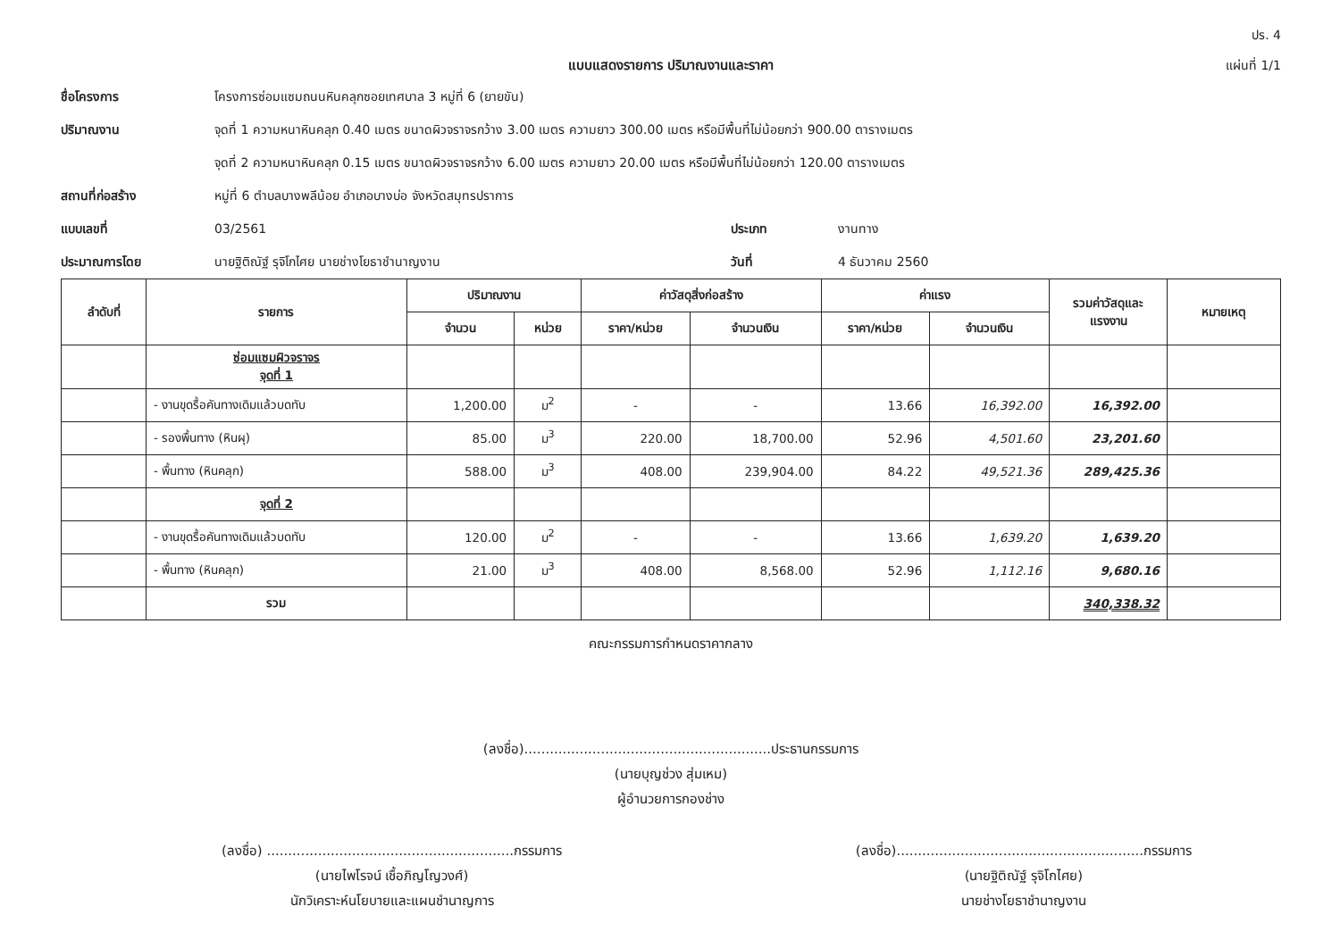ปร. 4
แผ่นที่ 1/1
แบบแสดงรายการ ปริมาณงานและราคา
ชื่อโครงการ โครงการซ่อมแซมถนนหินคลุกซอยเทศบาล 3 หมู่ที่ 6 (ยายขัน)
ปริมาณงาน จุดที่ 1 ความหนาหินคลุก 0.40 เมตร ขนาดผิวจราจรกว้าง 3.00 เมตร ความยาว 300.00 เมตร หรือมีพื้นที่ไม่น้อยกว่า 900.00 ตารางเมตร
จุดที่ 2 ความหนาหินคลุก 0.15 เมตร ขนาดผิวจราจรกว้าง 6.00 เมตร ความยาว 20.00 เมตร หรือมีพื้นที่ไม่น้อยกว่า 120.00 ตารางเมตร
สถานที่ก่อสร้าง หมู่ที่ 6 ตำบลบางพลีน้อย อำเภอบางบ่อ จังหวัดสมุทรปราการ
แบบเลขที่ 03/2561 ประเภท งานทาง
ประมาณการโดย นายฐิติณัฐ์ รุจิโกไศย นายช่างโยธาชำนาญงาน
วันที่ 4 ธันวาคม 2560
| ลำดับที่ | รายการ | ปริมาณงาน | | ค่าวัสดุสิ่งก่อสร้าง | | ค่าแรง | | รวมค่าวัสดุและแรงงาน | หมายเหตุ |
| --- | --- | --- | --- | --- | --- | --- | --- | --- | --- |
| | | จำนวน | หน่วย | ราคา/หน่วย | จำนวนเงิน | ราคา/หน่วย | จำนวนเงิน | | |
| | ซ่อมแซมผิวจราจร จุดที่ 1 | | | | | | | | |
| | - งานขุดรื้อคันทางเดิมแล้วบดทับ | 1,200.00 | ม<sup>2</sup> | - | - | 13.66 | 16,392.00 | 16,392.00 | |
| | - รองพื้นทาง (หินผุ) | 85.00 | ม<sup>3</sup> | 220.00 | 18,700.00 | 52.96 | 4,501.60 | 23,201.60 | |
| | - พื้นทาง (หินคลุก) | 588.00 | ม<sup>3</sup> | 408.00 | 239,904.00 | 84.22 | 49,521.36 | 289,425.36 | |
| | จุดที่ 2 | | | | | | | | |
| | - งานขุดรื้อคันทางเดิมแล้วบดทับ | 120.00 | ม<sup>2</sup> | - | - | 13.66 | 1,639.20 | 1,639.20 | |
| | - พื้นทาง (หินคลุก) | 21.00 | ม<sup>3</sup> | 408.00 | 8,568.00 | 52.96 | 1,112.16 | 9,680.16 | |
| | รวม | | | | | | | 340,338.32 | |
คณะกรรมการกำหนดราคากลาง
(ลงชื่อ)..........................................................ประธานกรรมการ
(นายบุญช่วง สุ่มเหม)
ผู้อำนวยการกองช่าง
(ลงชื่อ) ..........................................................กรรมการ
(นายไพโรจน์ เชื้อภิญโญวงศ์)
นักวิเคราะห์นโยบายและแผนชำนาญการ
(ลงชื่อ)..........................................................กรรมการ
(นายฐิติณัฐ์ รุจิโกไศย)
นายช่างโยธาชำนาญงาน